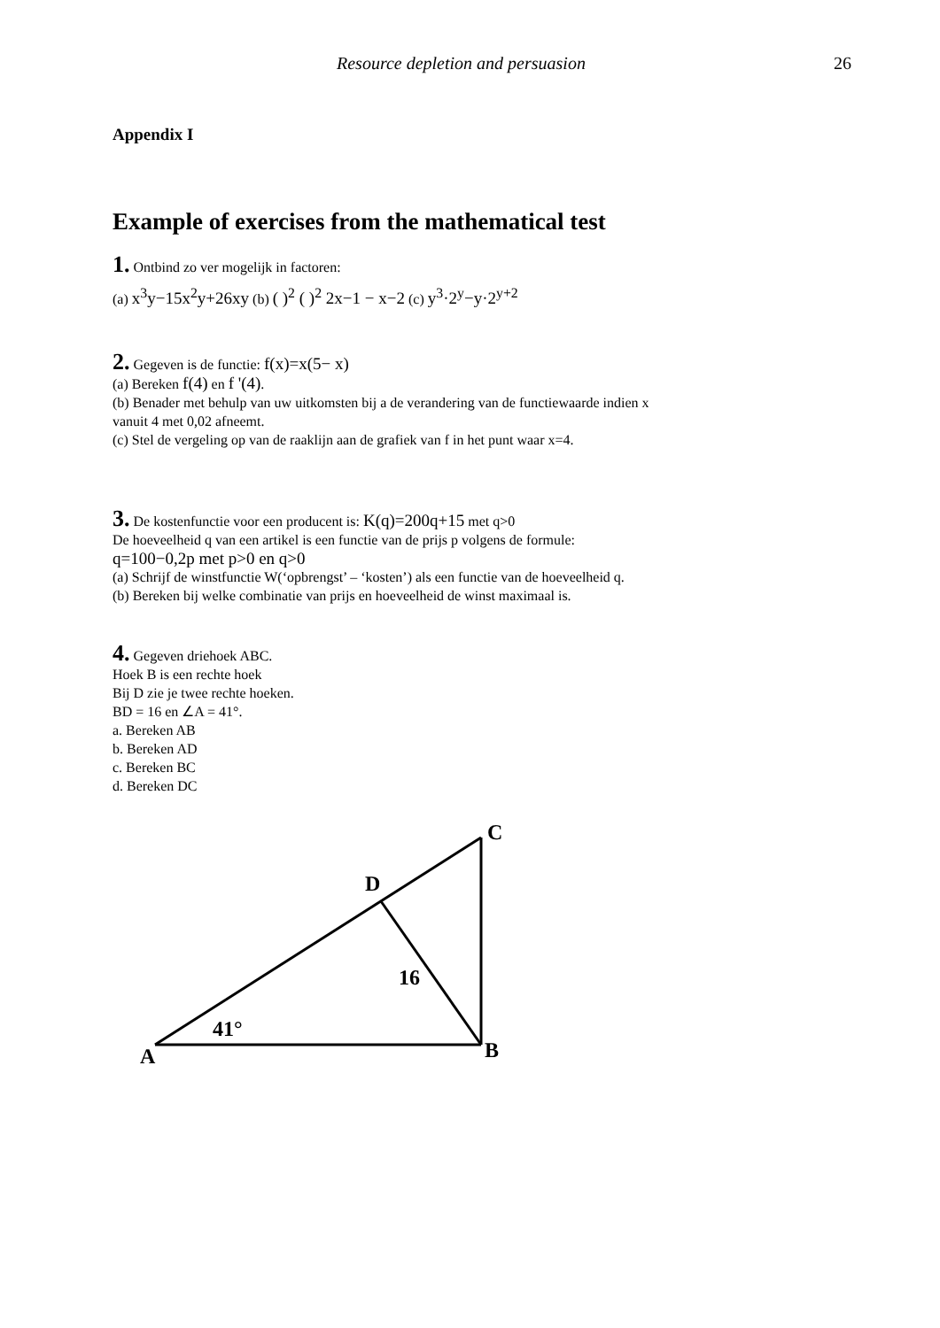Resource depletion and persuasion 26
Appendix I
Example of exercises from the mathematical test
1. Ontbind zo ver mogelijk in factoren:
(a) x<sup>3</sup>y−15x<sup>2</sup>y+26xy (b) ( )<sup>2</sup> ( )<sup>2</sup> 2x−1 − x−2 (c) y<sup>3</sup>·2<sup>y</sup>−y·2<sup>y+2</sup>
2. Gegeven is de functie: f(x)=x(5− x)
(a) Bereken f(4) en f '(4).
(b) Benader met behulp van uw uitkomsten bij a de verandering van de functiewaarde indien x
vanuit 4 met 0,02 afneemt.
(c) Stel de vergeling op van de raaklijn aan de grafiek van f in het punt waar x=4.
3. De kostenfunctie voor een producent is: K(q)=200q+15 met q>0
De hoeveelheid q van een artikel is een functie van de prijs p volgens de formule:
q=100−0,2p met p>0 en q>0
(a) Schrijf de winstfunctie W(‘opbrengst’ – ‘kosten’) als een functie van de hoeveelheid q.
(b) Bereken bij welke combinatie van prijs en hoeveelheid de winst maximaal is.
4. Gegeven driehoek ABC.
Hoek B is een rechte hoek
Bij D zie je twee rechte hoeken.
BD = 16 en ∠A = 41°.
a. Bereken AB
b. Bereken AD
c. Bereken BC
d. Bereken DC
A
B
C
D
16
41°